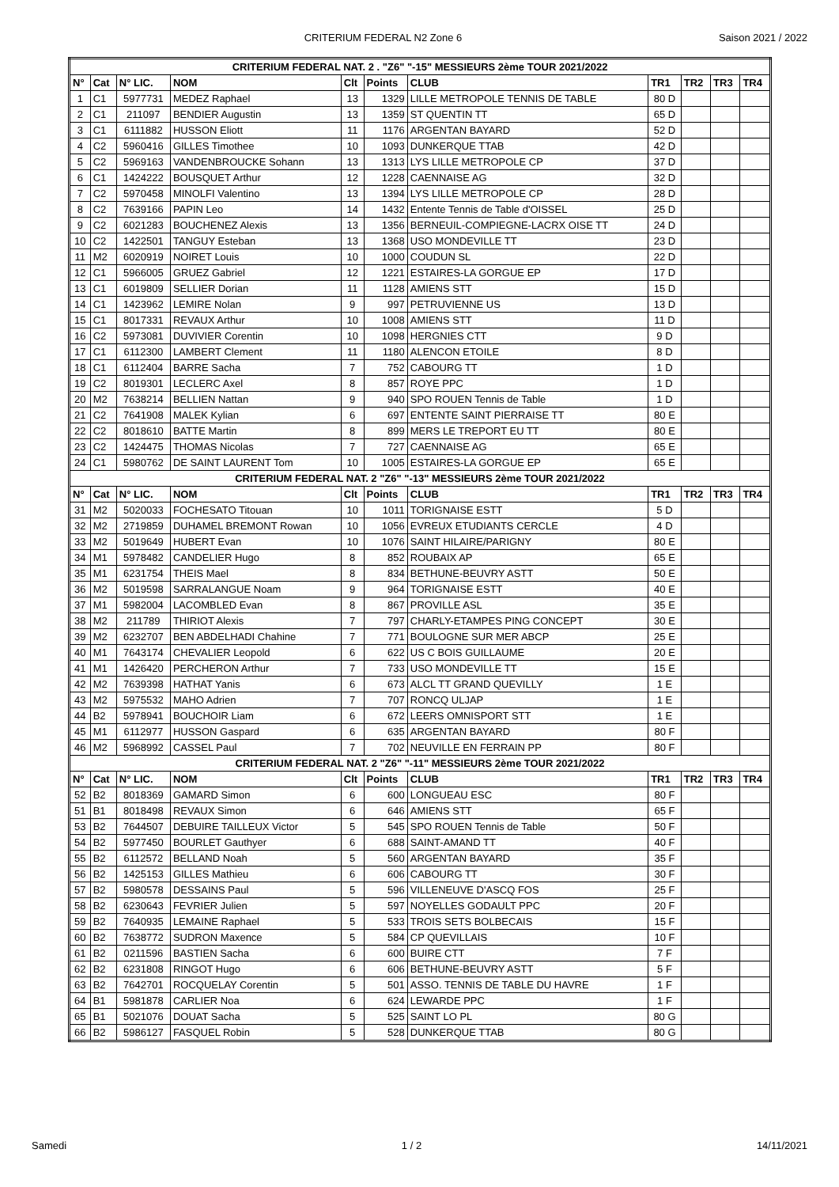CRITERIUM FEDERAL N2 Zone 6 Saison 2021 / 2022
| CRITERIUM FEDERAL NAT. 2 . "Z6" "-15" MESSIEURS 2ème TOUR 2021/2022 | | | | | | | | | | |
| N° | Cat | N° LIC. | NOM | Clt | Points | CLUB | TR1 | TR2 | TR3 | TR4 |
| 1 | C1 | 5977731 | MEDEZ Raphael | 13 | 1329 | LILLE METROPOLE TENNIS DE TABLE | 80 D | | | |
| 2 | C1 | 211097 | BENDIER Augustin | 13 | 1359 | ST QUENTIN TT | 65 D | | | |
| 3 | C1 | 6111882 | HUSSON Eliott | 11 | 1176 | ARGENTAN BAYARD | 52 D | | | |
| 4 | C2 | 5960416 | GILLES Timothee | 10 | 1093 | DUNKERQUE TTAB | 42 D | | | |
| 5 | C2 | 5969163 | VANDENBROUCKE Sohann | 13 | 1313 | LYS LILLE METROPOLE CP | 37 D | | | |
| 6 | C1 | 1424222 | BOUSQUET Arthur | 12 | 1228 | CAENNAISE AG | 32 D | | | |
| 7 | C2 | 5970458 | MINOLFI Valentino | 13 | 1394 | LYS LILLE METROPOLE CP | 28 D | | | |
| 8 | C2 | 7639166 | PAPIN Leo | 14 | 1432 | Entente Tennis de Table d'OISSEL | 25 D | | | |
| 9 | C2 | 6021283 | BOUCHENEZ Alexis | 13 | 1356 | BERNEUIL-COMPIEGNE-LACRX OISE TT | 24 D | | | |
| 10 | C2 | 1422501 | TANGUY Esteban | 13 | 1368 | USO MONDEVILLE TT | 23 D | | | |
| 11 | M2 | 6020919 | NOIRET Louis | 10 | 1000 | COUDUN SL | 22 D | | | |
| 12 | C1 | 5966005 | GRUEZ Gabriel | 12 | 1221 | ESTAIRES-LA GORGUE EP | 17 D | | | |
| 13 | C1 | 6019809 | SELLIER Dorian | 11 | 1128 | AMIENS STT | 15 D | | | |
| 14 | C1 | 1423962 | LEMIRE Nolan | 9 | 997 | PETRUVIENNE US | 13 D | | | |
| 15 | C1 | 8017331 | REVAUX Arthur | 10 | 1008 | AMIENS STT | 11 D | | | |
| 16 | C2 | 5973081 | DUVIVIER Corentin | 10 | 1098 | HERGNIES CTT | 9 D | | | |
| 17 | C1 | 6112300 | LAMBERT Clement | 11 | 1180 | ALENCON ETOILE | 8 D | | | |
| 18 | C1 | 6112404 | BARRE Sacha | 7 | 752 | CABOURG TT | 1 D | | | |
| 19 | C2 | 8019301 | LECLERC Axel | 8 | 857 | ROYE PPC | 1 D | | | |
| 20 | M2 | 7638214 | BELLIEN Nattan | 9 | 940 | SPO ROUEN Tennis de Table | 1 D | | | |
| 21 | C2 | 7641908 | MALEK Kylian | 6 | 697 | ENTENTE SAINT PIERRAISE TT | 80 E | | | |
| 22 | C2 | 8018610 | BATTE Martin | 8 | 899 | MERS LE TREPORT EU TT | 80 E | | | |
| 23 | C2 | 1424475 | THOMAS Nicolas | 7 | 727 | CAENNAISE AG | 65 E | | | |
| 24 | C1 | 5980762 | DE SAINT LAURENT Tom | 10 | 1005 | ESTAIRES-LA GORGUE EP | 65 E | | | |
| CRITERIUM FEDERAL NAT. 2 "Z6" "-13" MESSIEURS 2ème TOUR 2021/2022 | | | | | | | | | | |
| N° | Cat | N° LIC. | NOM | Clt | Points | CLUB | TR1 | TR2 | TR3 | TR4 |
| 31 | M2 | 5020033 | FOCHESATO Titouan | 10 | 1011 | TORIGNAISE ESTT | 5 D | | | |
| 32 | M2 | 2719859 | DUHAMEL BREMONT Rowan | 10 | 1056 | EVREUX ETUDIANTS CERCLE | 4 D | | | |
| 33 | M2 | 5019649 | HUBERT Evan | 10 | 1076 | SAINT HILAIRE/PARIGNY | 80 E | | | |
| 34 | M1 | 5978482 | CANDELIER Hugo | 8 | 852 | ROUBAIX AP | 65 E | | | |
| 35 | M1 | 6231754 | THEIS Mael | 8 | 834 | BETHUNE-BEUVRY ASTT | 50 E | | | |
| 36 | M2 | 5019598 | SARRALANGUE Noam | 9 | 964 | TORIGNAISE ESTT | 40 E | | | |
| 37 | M1 | 5982004 | LACOMBLED Evan | 8 | 867 | PROVILLE ASL | 35 E | | | |
| 38 | M2 | 211789 | THIRIOT Alexis | 7 | 797 | CHARLY-ETAMPES PING CONCEPT | 30 E | | | |
| 39 | M2 | 6232707 | BEN ABDELHADI Chahine | 7 | 771 | BOULOGNE SUR MER ABCP | 25 E | | | |
| 40 | M1 | 7643174 | CHEVALIER Leopold | 6 | 622 | US C BOIS GUILLAUME | 20 E | | | |
| 41 | M1 | 1426420 | PERCHERON Arthur | 7 | 733 | USO MONDEVILLE TT | 15 E | | | |
| 42 | M2 | 7639398 | HATHAT Yanis | 6 | 673 | ALCL TT GRAND QUEVILLY | 1 E | | | |
| 43 | M2 | 5975532 | MAHO Adrien | 7 | 707 | RONCQ ULJAP | 1 E | | | |
| 44 | B2 | 5978941 | BOUCHOIR Liam | 6 | 672 | LEERS OMNISPORT STT | 1 E | | | |
| 45 | M1 | 6112977 | HUSSON Gaspard | 6 | 635 | ARGENTAN BAYARD | 80 F | | | |
| 46 | M2 | 5968992 | CASSEL Paul | 7 | 702 | NEUVILLE EN FERRAIN PP | 80 F | | | |
| CRITERIUM FEDERAL NAT. 2 "Z6" "-11" MESSIEURS 2ème TOUR 2021/2022 | | | | | | | | | | |
| N° | Cat | N° LIC. | NOM | Clt | Points | CLUB | TR1 | TR2 | TR3 | TR4 |
| 52 | B2 | 8018369 | GAMARD Simon | 6 | 600 | LONGUEAU ESC | 80 F | | | |
| 51 | B1 | 8018498 | REVAUX Simon | 6 | 646 | AMIENS STT | 65 F | | | |
| 53 | B2 | 7644507 | DEBUIRE TAILLEUX Victor | 5 | 545 | SPO ROUEN Tennis de Table | 50 F | | | |
| 54 | B2 | 5977450 | BOURLET Gauthyer | 6 | 688 | SAINT-AMAND TT | 40 F | | | |
| 55 | B2 | 6112572 | BELLAND Noah | 5 | 560 | ARGENTAN BAYARD | 35 F | | | |
| 56 | B2 | 1425153 | GILLES Mathieu | 6 | 606 | CABOURG TT | 30 F | | | |
| 57 | B2 | 5980578 | DESSAINS Paul | 5 | 596 | VILLENEUVE D'ASCQ FOS | 25 F | | | |
| 58 | B2 | 6230643 | FEVRIER Julien | 5 | 597 | NOYELLES GODAULT PPC | 20 F | | | |
| 59 | B2 | 7640935 | LEMAINE Raphael | 5 | 533 | TROIS SETS BOLBECAIS | 15 F | | | |
| 60 | B2 | 7638772 | SUDRON Maxence | 5 | 584 | CP QUEVILLAIS | 10 F | | | |
| 61 | B2 | 0211596 | BASTIEN Sacha | 6 | 600 | BUIRE CTT | 7 F | | | |
| 62 | B2 | 6231808 | RINGOT Hugo | 6 | 606 | BETHUNE-BEUVRY ASTT | 5 F | | | |
| 63 | B2 | 7642701 | ROCQUELAY Corentin | 5 | 501 | ASSO. TENNIS DE TABLE DU HAVRE | 1 F | | | |
| 64 | B1 | 5981878 | CARLIER Noa | 6 | 624 | LEWARDE PPC | 1 F | | | |
| 65 | B1 | 5021076 | DOUAT Sacha | 5 | 525 | SAINT LO PL | 80 G | | | |
| 66 | B2 | 5986127 | FASQUEL Robin | 5 | 528 | DUNKERQUE TTAB | 80 G | | | |
Samedi 1 / 2 14/11/2021